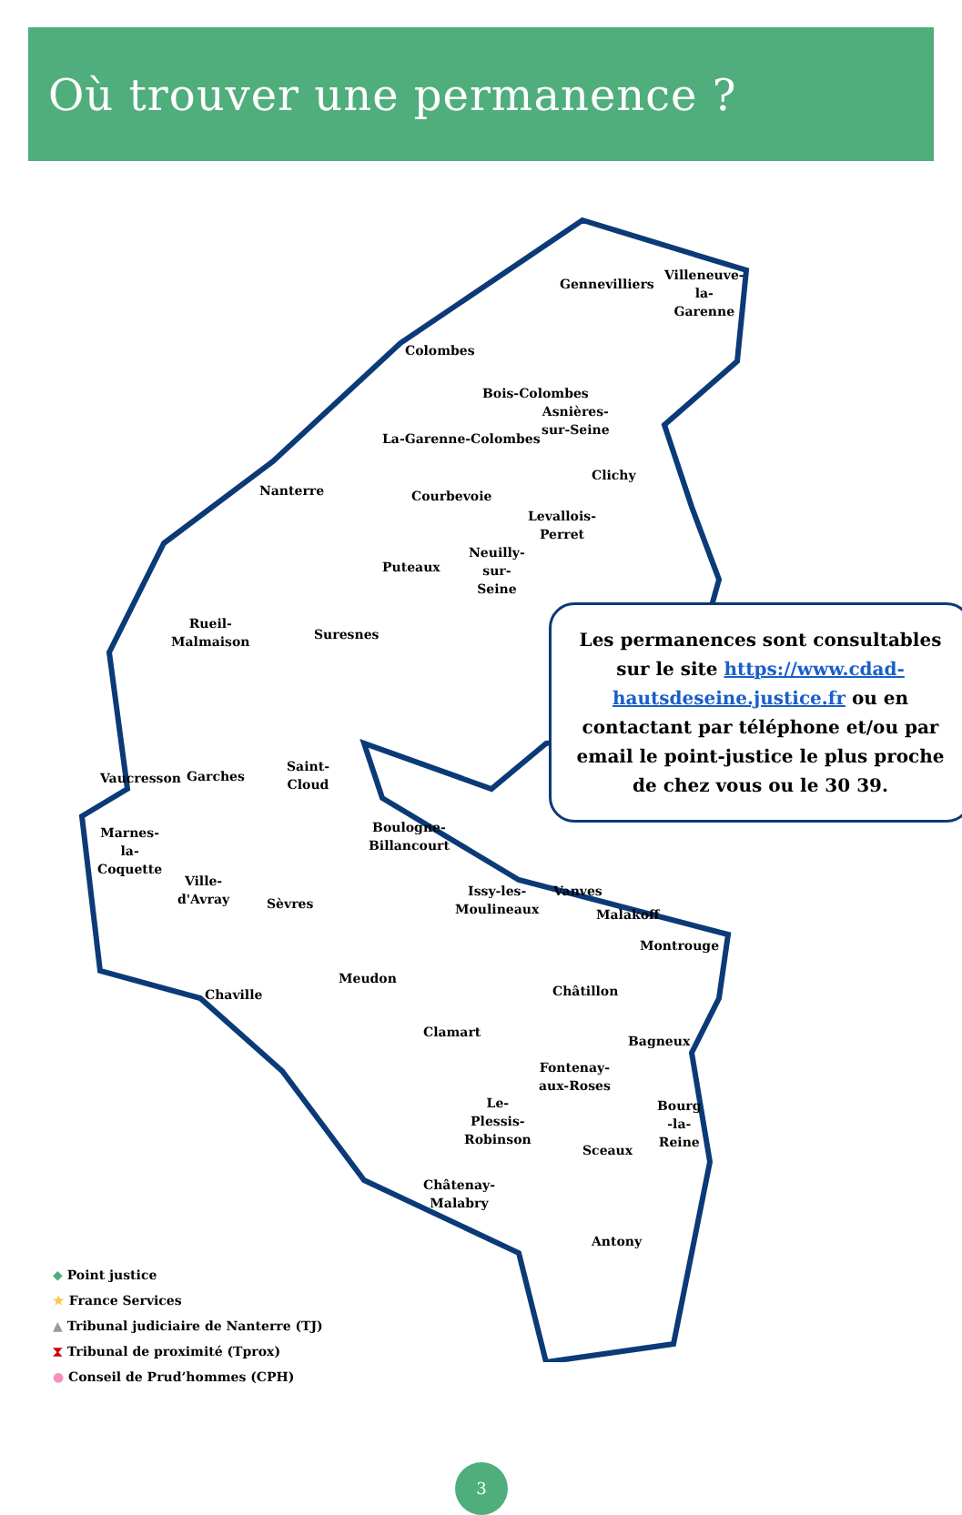Où trouver une permanence ?
Gennevilliers
Villeneuve-
la-
Garenne
Colombes
Bois-Colombes
Asnières-
sur-Seine
La-Garenne-Colombes
Clichy
Nanterre Courbevoie
Levallois-
Perret
Puteaux
Neuilly-
sur-
Seine
Rueil-
Malmaison
Suresnes
Vaucresson Garches
Saint-
Cloud
Boulogne-
Billancourt
Marnes-
la-
Coquette
Ville-
d'Avray
Sèvres
Issy-les-
Moulineaux
Vanves
Malakoff
Montrouge
Meudon
Chaville Châtillon
Clamart
Bagneux
Fontenay-
aux-Roses
Le-
Plessis-
Robinson
Bourg
-la-
Reine
Sceaux
Châtenay-
Malabry
Antony
Les permanences sont consultables sur le site https://www.cdad-hautsdeseine.justice.fr ou en contactant par téléphone et/ou par email le point-justice le plus proche de chez vous ou le 30 39.
◆ Point justice
★ France Services
▲ Tribunal judiciaire de Nanterre (TJ)
⧗ Tribunal de proximité (Tprox)
● Conseil de Prud’hommes (CPH)
3